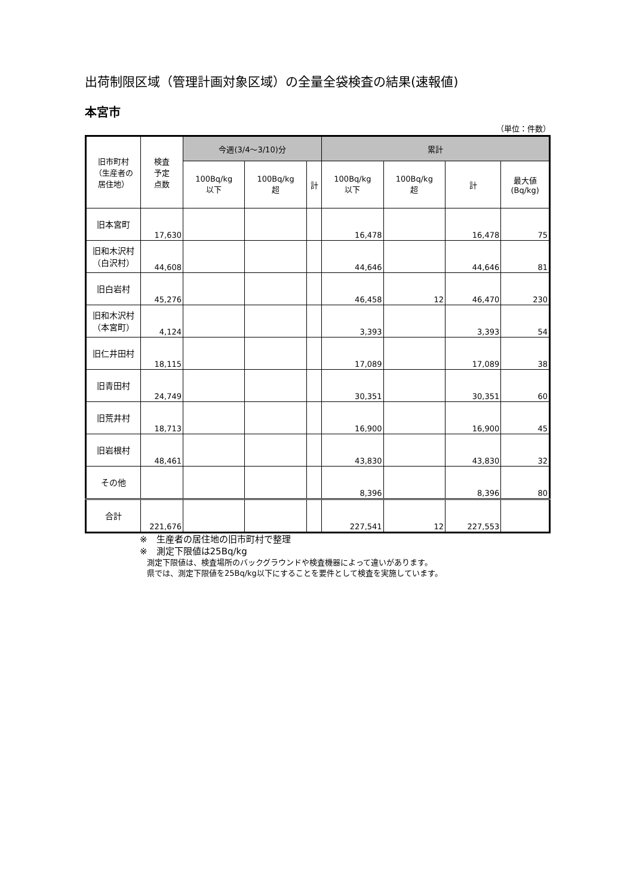出荷制限区域（管理計画対象区域）の全量全袋検査の結果(速報値)
本宮市
（単位：件数）
| 旧市町村 （生産者の 居住地） | 検査 予定 点数 | 今週(3/4～3/10)分 | | | 累計 | | | |
| --- | --- | --- | --- | --- | --- | --- | --- | --- |
| | | 100Bq/kg 以下 | 100Bq/kg 超 | 計 | 100Bq/kg 以下 | 100Bq/kg 超 | 計 | 最大値 (Bq/kg) |
| 旧本宮町 | 17,630 | | | | 16,478 | | 16,478 | 75 |
| 旧和木沢村 （白沢村） | 44,608 | | | | 44,646 | | 44,646 | 81 |
| 旧白岩村 | 45,276 | | | | 46,458 | 12 | 46,470 | 230 |
| 旧和木沢村 （本宮町） | 4,124 | | | | 3,393 | | 3,393 | 54 |
| 旧仁井田村 | 18,115 | | | | 17,089 | | 17,089 | 38 |
| 旧青田村 | 24,749 | | | | 30,351 | | 30,351 | 60 |
| 旧荒井村 | 18,713 | | | | 16,900 | | 16,900 | 45 |
| 旧岩根村 | 48,461 | | | | 43,830 | | 43,830 | 32 |
| その他 | | | | | 8,396 | | 8,396 | 80 |
| 合計 | 221,676 | | | | 227,541 | 12 | 227,553 | |
※　生産者の居住地の旧市町村で整理
※　測定下限値は25Bq/kg
測定下限値は、検査場所のバックグラウンドや検査機器によって違いがあります。
県では、測定下限値を25Bq/kg以下にすることを要件として検査を実施しています。